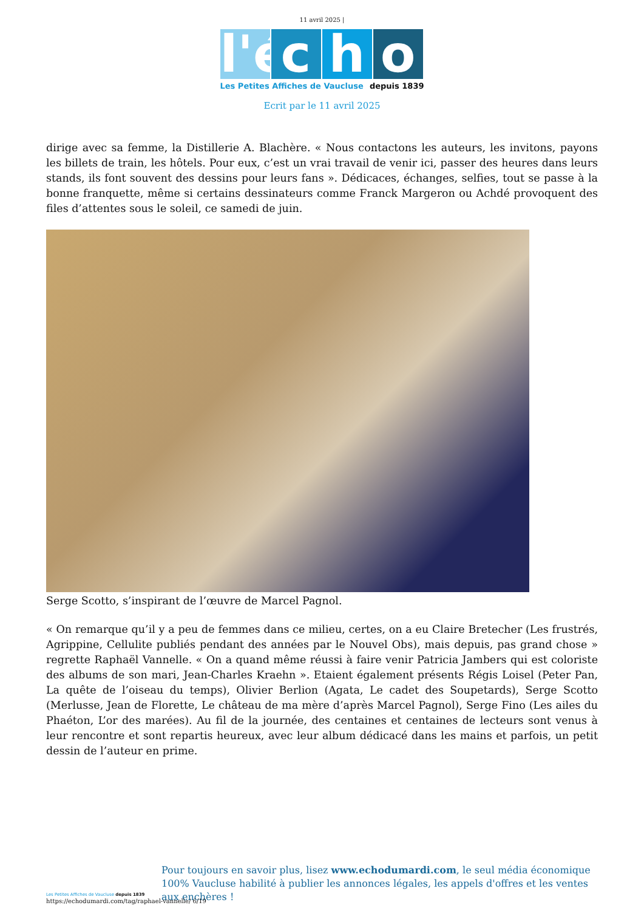11 avril 2025 |
l'é
c h o
Les Petites Affiches de Vaucluse depuis 1839
Ecrit par le 11 avril 2025
dirige avec sa femme, la Distillerie A. Blachère. « Nous contactons les auteurs, les invitons, payons les billets de train, les hôtels. Pour eux, c’est un vrai travail de venir ici, passer des heures dans leurs stands, ils font souvent des dessins pour leurs fans ». Dédicaces, échanges, selfies, tout se passe à la bonne franquette, même si certains dessinateurs comme Franck Margeron ou Achdé provoquent des files d’attentes sous le soleil, ce samedi de juin.
Serge Scotto, s’inspirant de l’œuvre de Marcel Pagnol.
« On remarque qu’il y a peu de femmes dans ce milieu, certes, on a eu Claire Bretecher (Les frustrés, Agrippine, Cellulite publiés pendant des années par le Nouvel Obs), mais depuis, pas grand chose » regrette Raphaël Vannelle. « On a quand même réussi à faire venir Patricia Jambers qui est coloriste des albums de son mari, Jean-Charles Kraehn ». Etaient également présents Régis Loisel (Peter Pan, La quête de l’oiseau du temps), Olivier Berlion (Agata, Le cadet des Soupetards), Serge Scotto (Merlusse, Jean de Florette, Le château de ma mère d’après Marcel Pagnol), Serge Fino (Les ailes du Phaéton, L’or des marées). Au fil de la journée, des centaines et centaines de lecteurs sont venus à leur rencontre et sont repartis heureux, avec leur album dédicacé dans les mains et parfois, un petit dessin de l’auteur en prime.
Les Petites Affiches de Vaucluse depuis 1839
Pour toujours en savoir plus, lisez www.echodumardi.com, le seul média économique 100% Vaucluse habilité à publier les annonces légales, les appels d'offres et les ventes aux enchères !
https://echodumardi.com/tag/raphael-vannelle/ 6/19